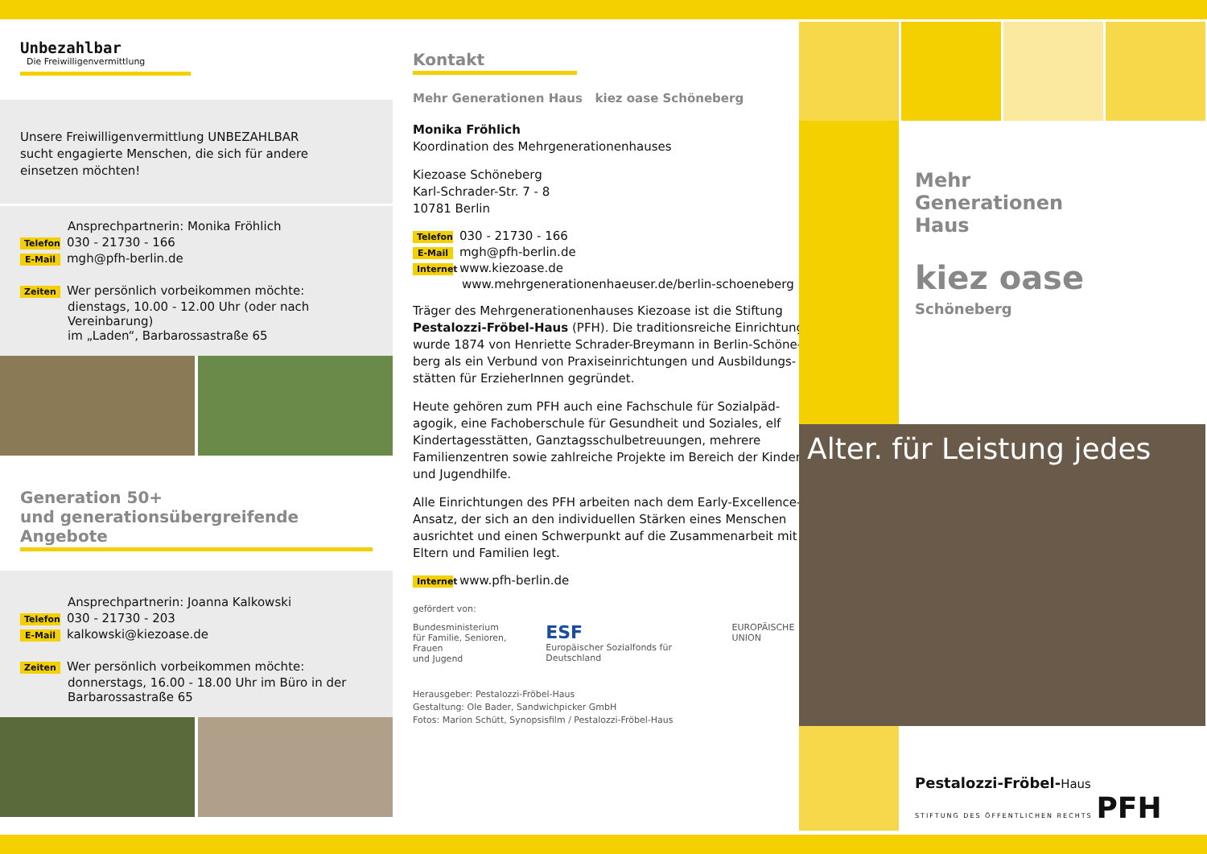Unbezahlbar
Die Freiwilligenvermittlung
Unsere Freiwilligenvermittlung UNBEZAHLBAR
sucht engagierte Menschen, die sich für andere
einsetzen möchten!
Ansprechpartnerin: Monika Fröhlich
Telefon 030 - 21730 - 166
E-Mail mgh@pfh-berlin.de
Zeiten Wer persönlich vorbeikommen möchte:
dienstags, 10.00 - 12.00 Uhr (oder nach Vereinbarung)
im „Laden“, Barbarossastraße 65
Generation 50+
und generationsübergreifende Angebote
Ansprechpartnerin: Joanna Kalkowski
Telefon 030 - 21730 - 203
E-Mail kalkowski@kiezoase.de
Zeiten Wer persönlich vorbeikommen möchte:
donnerstags, 16.00 - 18.00 Uhr im Büro in der
Barbarossastraße 65
Kontakt
Mehr Generationen Haus kiez oase Schöneberg
Monika Fröhlich
Koordination des Mehrgenerationenhauses
Kiezoase Schöneberg
Karl-Schrader-Str. 7 - 8
10781 Berlin
Telefon 030 - 21730 - 166
E-Mail mgh@pfh-berlin.de
Internet www.kiezoase.de
www.mehrgenerationenhaeuser.de/berlin-schoeneberg
Träger des Mehrgenerationenhauses Kiezoase ist die Stiftung Pestalozzi-Fröbel-Haus (PFH). Die traditionsreiche Einrichtung wurde 1874 von Henriette Schrader-Breymann in Berlin-Schöne-berg als ein Verbund von Praxiseinrichtungen und Ausbildungs-stätten für ErzieherInnen gegründet.
Heute gehören zum PFH auch eine Fachschule für Sozialpäd-agogik, eine Fachoberschule für Gesundheit und Soziales, elf Kindertagesstätten, Ganztagsschulbetreuungen, mehrere Familienzentren sowie zahlreiche Projekte im Bereich der Kinder- und Jugendhilfe.
Alle Einrichtungen des PFH arbeiten nach dem Early-Excellence-Ansatz, der sich an den individuellen Stärken eines Menschen ausrichtet und einen Schwerpunkt auf die Zusammenarbeit mit Eltern und Familien legt.
Internet www.pfh-berlin.de
gefördert von:
Bundesministerium
für Familie, Senioren, Frauen
und Jugend ESF
Europäischer Sozialfonds für Deutschland EUROPÄISCHE UNION
Herausgeber: Pestalozzi-Fröbel-Haus
Gestaltung: Ole Bader, Sandwichpicker GmbH
Fotos: Marion Schütt, Synopsisfilm / Pestalozzi-Fröbel-Haus
Mehr
Generationen
Haus
kiez oase
Schöneberg
Alter. für Leistung jedes
Pestalozzi-Fröbel-Haus
STIFTUNG DES ÖFFENTLICHEN RECHTS PFH